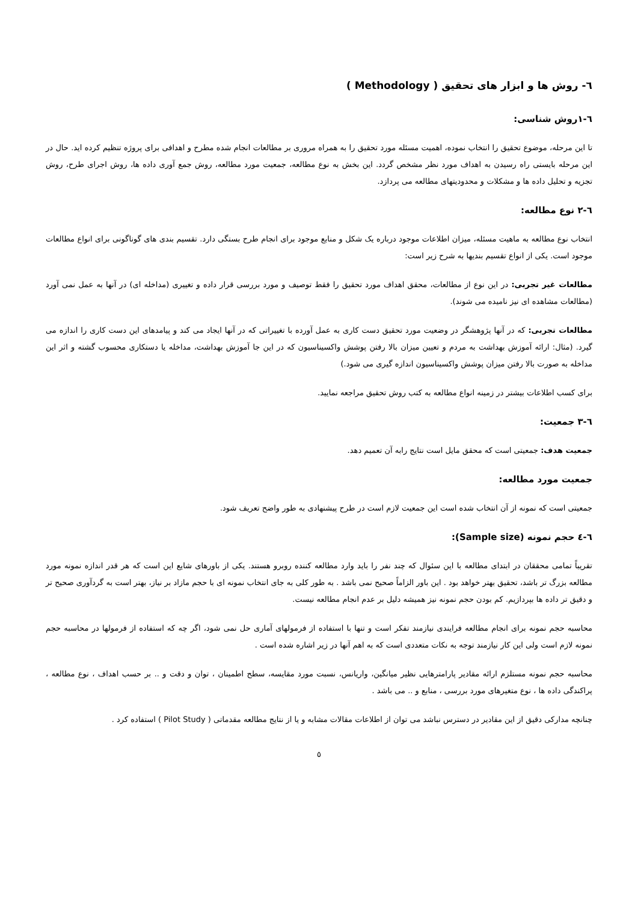٦- روش ها و ابزار های تحقیق ( Methodology )
٦-١روش شناسی:
تا این مرحله، موضوع تحقیق را انتخاب نموده، اهمیت مسئله مورد تحقیق را به همراه مروری بر مطالعات انجام شده مطرح و اهدافی برای پروژه تنظیم کرده اید. حال در این مرحله بایستی راه رسیدن به اهداف مورد نظر مشخص گردد. این بخش به نوع مطالعه، جمعیت مورد مطالعه، روش جمع آوری داده ها، روش اجرای طرح، روش تجزیه و تحلیل داده ها و مشکلات و محدودیتهای مطالعه می پردازد.
٦-٢ نوع مطالعه:
انتخاب نوع مطالعه به ماهیت مسئله، میزان اطلاعات موجود درباره یک شکل و منابع موجود برای انجام طرح بستگی دارد. تقسیم بندی های گوناگونی برای انواع مطالعات موجود است. یکی از انواع تقسیم بندیها به شرح زیر است:
مطالعات غیر تجربی: در این نوع از مطالعات، محقق اهداف مورد تحقیق را فقط توصیف و مورد بررسی قرار داده و تغییری (مداخله ای) در آنها به عمل نمی آورد (مطالعات مشاهده ای نیز نامیده می شوند).
مطالعات تجربی: که در آنها پژوهشگر در وضعیت مورد تحقیق دست کاری به عمل آورده با تغییراتی که در آنها ایجاد می کند و پیامدهای این دست کاری را اندازه می گیرد. (مثال: ارائه آموزش بهداشت به مردم و تعیین میزان بالا رفتن پوشش واکسیناسیون که در این جا آموزش بهداشت، مداخله یا دستکاری محسوب گشته و اثر این مداخله به صورت بالا رفتن میزان پوشش واکسیناسیون اندازه گیری می شود.)
برای کسب اطلاعات بیشتر در زمینه انواع مطالعه به کتب روش تحقیق مراجعه نمایید.
٦-٣ جمعیت:
جمعیت هدف: جمعیتی است که محقق مایل است نتایج رابه آن تعمیم دهد.
جمعیت مورد مطالعه:
جمعیتی است که نمونه از آن انتخاب شده است این جمعیت لازم است در طرح پیشنهادی به طور واضح تعریف شود.
٦-٤ حجم نمونه (Sample size):
تقریباً تمامی محققان در ابتدای مطالعه با این سئوال که چند نفر را باید وارد مطالعه کننده روبرو هستند. یکی از باورهای شایع این است که هر قدر اندازه نمونه مورد مطالعه بزرگ تر باشد، تحقیق بهتر خواهد بود . این باور الزاماً صحیح نمی باشد . به طور کلی به جای انتخاب نمونه ای با حجم مازاد بر نیاز، بهتر است به گردآوری صحیح تر و دقیق تر داده ها بپردازیم. کم بودن حجم نمونه نیز همیشه دلیل بر عدم انجام مطالعه نیست.
محاسبه حجم نمونه برای انجام مطالعه فرایندی نیازمند تفکر است و تنها با استفاده از فرمولهای آماری حل نمی شود، اگر چه که استفاده از فرمولها در محاسبه حجم نمونه لازم است ولی این کار نیازمند توجه به نکات متعددی است که به اهم آنها در زیر اشاره شده است .
محاسبه حجم نمونه مستلزم ارائه مقادیر پارامترهایی نظیر میانگین، واریانس، نسبت مورد مقایسه، سطح اطمینان ، توان و دقت و .. بر حسب اهداف ، نوع مطالعه ، پراکندگی داده ها ، نوع متغیرهای مورد بررسی ، منابع و .. می باشد .
چنانچه مدارکی دقیق از این مقادیر در دسترس نباشد می توان از اطلاعات مقالات مشابه و یا از نتایج مطالعه مقدماتی ( Pilot Study ) استفاده کرد .
٥